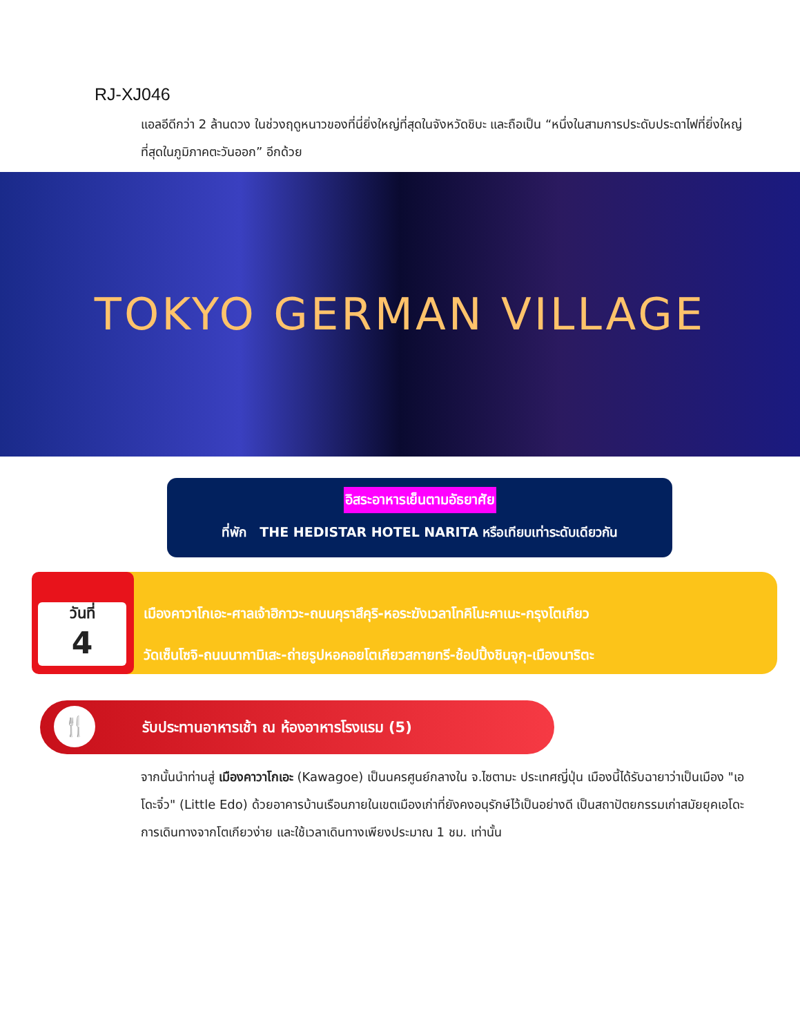RJ-XJ046
แอลอีดีกว่า 2 ล้านดวง ในช่วงฤดูหนาวของที่นี่ยิ่งใหญ่ที่สุดในจังหวัดชิบะ และถือเป็น “หนึ่งในสามการประดับประดาไฟที่ยิ่งใหญ่ที่สุดในภูมิภาคตะวันออก” อีกด้วย
TOKYO GERMAN VILLAGE
อิสระอาหารเย็นตามอัธยาศัย
ที่พัก THE HEDISTAR HOTEL NARITA หรือเทียบเท่าระดับเดียวกัน
วันที่
4
เมืองคาวาโกเอะ-ศาลเจ้าฮิกาวะ-ถนนคุราสึคุริ-หอระฆังเวลาโทคิโนะคาเนะ-กรุงโตเกียว
วัดเซ็นโซจิ-ถนนนากามิเสะ-ถ่ายรูปหอคอยโตเกียวสกายทรี-ช้อปปิ้งชินจุกุ-เมืองนาริตะ
🍴
รับประทานอาหารเช้า ณ ห้องอาหารโรงแรม (5)
จากนั้นนำท่านสู่ เมืองคาวาโกเอะ (Kawagoe) เป็นนครศูนย์กลางใน จ.ไซตามะ ประเทศญี่ปุ่น เมืองนี้ได้รับฉายาว่าเป็นเมือง "เอโดะจิ๋ว" (Little Edo) ด้วยอาคารบ้านเรือนภายในเขตเมืองเก่าที่ยังคงอนุรักษ์ไว้เป็นอย่างดี เป็นสถาปัตยกรรมเก่าสมัยยุคเอโดะ การเดินทางจากโตเกียวง่าย และใช้เวลาเดินทางเพียงประมาณ 1 ชม. เท่านั้น